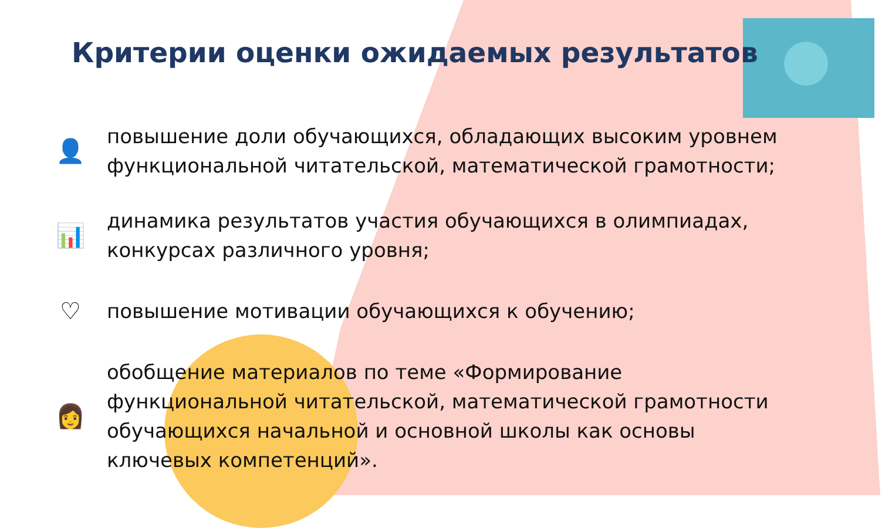Критерии оценки ожидаемых результатов
👤
повышение доли обучающихся, обладающих высоким уровнем функциональной читательской, математической грамотности;
📊
динамика результатов участия обучающихся в олимпиадах, конкурсах различного уровня;
♡
повышение мотивации обучающихся к обучению;
👩
обобщение материалов по теме «Формирование функциональной читательской, математической грамотности обучающихся начальной и основной школы как основы ключевых компетенций».